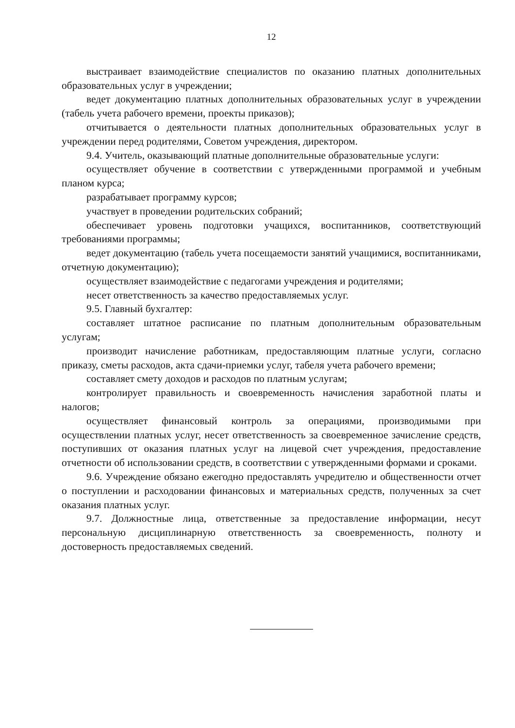12
выстраивает взаимодействие специалистов по оказанию платных дополнительных образовательных услуг в учреждении;
ведет документацию платных дополнительных образовательных услуг в учреждении (табель учета рабочего времени, проекты приказов);
отчитывается о деятельности платных дополнительных образовательных услуг в учреждении перед родителями, Советом учреждения, директором.
9.4. Учитель, оказывающий платные дополнительные образовательные услуги:
осуществляет обучение в соответствии с утвержденными программой и учебным планом курса;
разрабатывает программу курсов;
участвует в проведении родительских собраний;
обеспечивает уровень подготовки учащихся, воспитанников, соответствующий требованиями программы;
ведет документацию (табель учета посещаемости занятий учащимися, воспитанниками, отчетную документацию);
осуществляет взаимодействие с педагогами учреждения и родителями;
несет ответственность за качество предоставляемых услуг.
9.5. Главный бухгалтер:
составляет штатное расписание по платным дополнительным образовательным услугам;
производит начисление работникам, предоставляющим платные услуги, согласно приказу, сметы расходов, акта сдачи-приемки услуг, табеля учета рабочего времени;
составляет смету доходов и расходов по платным услугам;
контролирует правильность и своевременность начисления заработной платы и налогов;
осуществляет финансовый контроль за операциями, производимыми при осуществлении платных услуг, несет ответственность за своевременное зачисление средств, поступивших от оказания платных услуг на лицевой счет учреждения, предоставление отчетности об использовании средств, в соответствии с утвержденными формами и сроками.
9.6. Учреждение обязано ежегодно предоставлять учредителю и общественности отчет о поступлении и расходовании финансовых и материальных средств, полученных за счет оказания платных услуг.
9.7. Должностные лица, ответственные за предоставление информации, несут персональную дисциплинарную ответственность за своевременность, полноту и достоверность предоставляемых сведений.